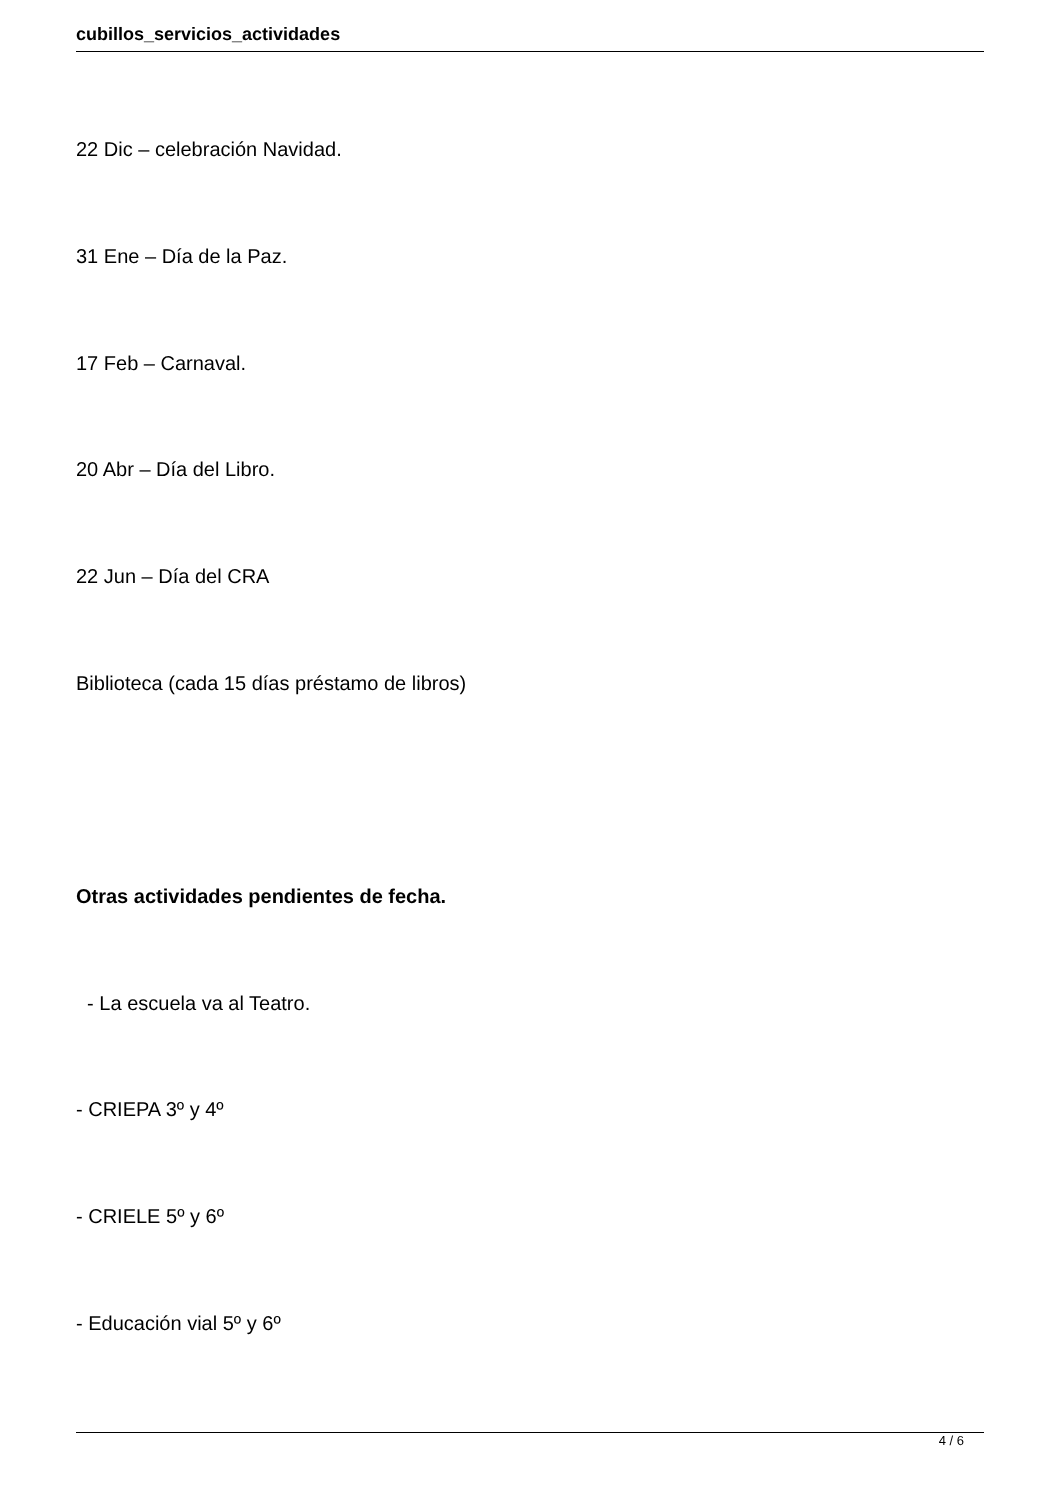cubillos_servicios_actividades
22 Dic – celebración Navidad.
31 Ene – Día de la Paz.
17 Feb – Carnaval.
20 Abr – Día del Libro.
22 Jun – Día del CRA
Biblioteca (cada 15 días préstamo de libros)
Otras actividades pendientes de fecha.
- La escuela va al Teatro.
- CRIEPA 3º y 4º
- CRIELE 5º y 6º
- Educación vial 5º y 6º
4 / 6